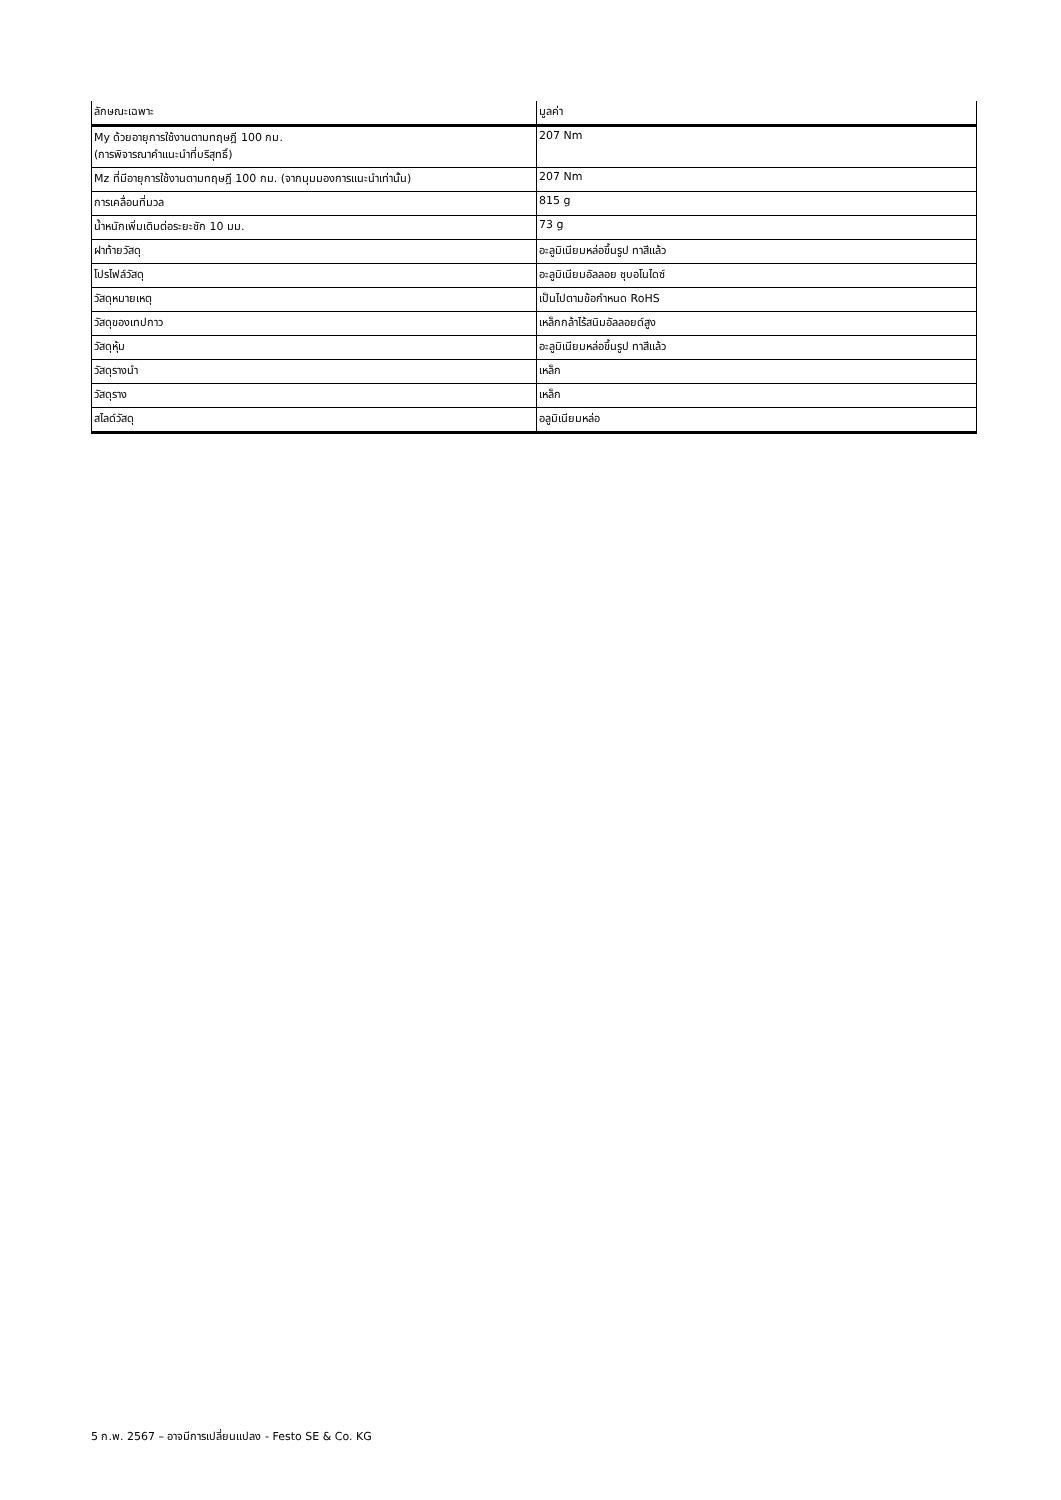| ลักษณะเฉพาะ | มูลค่า |
| --- | --- |
| My ด้วยอายุการใช้งานตามทฤษฎี 100 กม. (การพิจารณาคำแนะนำที่บริสุทธิ์) | 207 Nm |
| Mz ที่มีอายุการใช้งานตามทฤษฎี 100 กม. (จากมุมมองการแนะนำเท่านั้น) | 207 Nm |
| การเคลื่อนที่มวล | 815 g |
| น้ำหนักเพิ่มเติมต่อระยะชัก 10 มม. | 73 g |
| ฝาท้ายวัสดุ | อะลูมิเนียมหล่อขึ้นรูป ทาสีแล้ว |
| โปรไฟล์วัสดุ | อะลูมิเนียมอัลลอย ชุบอโนไดซ์ |
| วัสดุหมายเหตุ | เป็นไปตามข้อกำหนด RoHS |
| วัสดุของเทปกาว | เหล็กกล้าไร้สนิมอัลลอยด์สูง |
| วัสดุหุ้ม | อะลูมิเนียมหล่อขึ้นรูป ทาสีแล้ว |
| วัสดุรางนำ | เหล็ก |
| วัสดุราง | เหล็ก |
| สไลด์วัสดุ | อลูมิเนียมหล่อ |
5 ก.พ. 2567 – อาจมีการเปลี่ยนแปลง - Festo SE & Co. KG